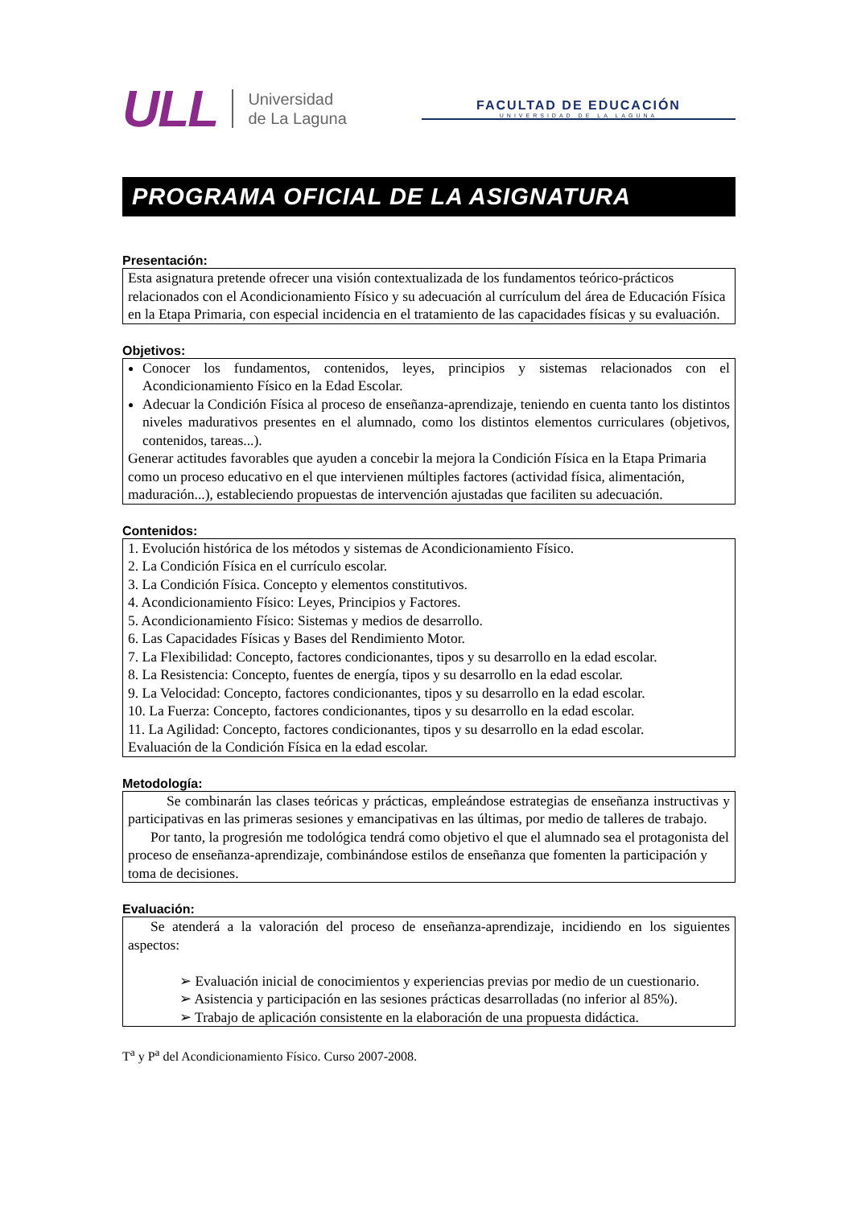ULL Universidad
de La Laguna
FACULTAD DE EDUCACIÓN
UNIVERSIDAD DE LA LAGUNA
PROGRAMA OFICIAL DE LA ASIGNATURA
Presentación:
Esta asignatura pretende ofrecer una visión contextualizada de los fundamentos teórico-prácticos relacionados con el Acondicionamiento Físico y su adecuación al currículum del área de Educación Física en la Etapa Primaria, con especial incidencia en el tratamiento de las capacidades físicas y su evaluación.
Objetivos:
Conocer los fundamentos, contenidos, leyes, principios y sistemas relacionados con el Acondicionamiento Físico en la Edad Escolar.
Adecuar la Condición Física al proceso de enseñanza-aprendizaje, teniendo en cuenta tanto los distintos niveles madurativos presentes en el alumnado, como los distintos elementos curriculares (objetivos, contenidos, tareas...).
Generar actitudes favorables que ayuden a concebir la mejora la Condición Física en la Etapa Primaria como un proceso educativo en el que intervienen múltiples factores (actividad física, alimentación, maduración...), estableciendo propuestas de intervención ajustadas que faciliten su adecuación.
Contenidos:
1. Evolución histórica de los métodos y sistemas de Acondicionamiento Físico.
2. La Condición Física en el currículo escolar.
3. La Condición Física. Concepto y elementos constitutivos.
4. Acondicionamiento Físico: Leyes, Principios y Factores.
5. Acondicionamiento Físico: Sistemas y medios de desarrollo.
6. Las Capacidades Físicas y Bases del Rendimiento Motor.
7. La Flexibilidad: Concepto, factores condicionantes, tipos y su desarrollo en la edad escolar.
8. La Resistencia: Concepto, fuentes de energía, tipos y su desarrollo en la edad escolar.
9. La Velocidad: Concepto, factores condicionantes, tipos y su desarrollo en la edad escolar.
10. La Fuerza: Concepto, factores condicionantes, tipos y su desarrollo en la edad escolar.
11. La Agilidad: Concepto, factores condicionantes, tipos y su desarrollo en la edad escolar.
Evaluación de la Condición Física en la edad escolar.
Metodología:
Se combinarán las clases teóricas y prácticas, empleándose estrategias de enseñanza instructivas y participativas en las primeras sesiones y emancipativas en las últimas, por medio de talleres de trabajo.
Por tanto, la progresión me todológica tendrá como objetivo el que el alumnado sea el protagonista del proceso de enseñanza-aprendizaje, combinándose estilos de enseñanza que fomenten la participación y toma de decisiones.
Evaluación:
Se atenderá a la valoración del proceso de enseñanza-aprendizaje, incidiendo en los siguientes aspectos:
➢ Evaluación inicial de conocimientos y experiencias previas por medio de un cuestionario.
➢ Asistencia y participación en las sesiones prácticas desarrolladas (no inferior al 85%).
➢ Trabajo de aplicación consistente en la elaboración de una propuesta didáctica.
T<sup>a</sup> y P<sup>a</sup> del Acondicionamiento Físico. Curso 2007-2008.